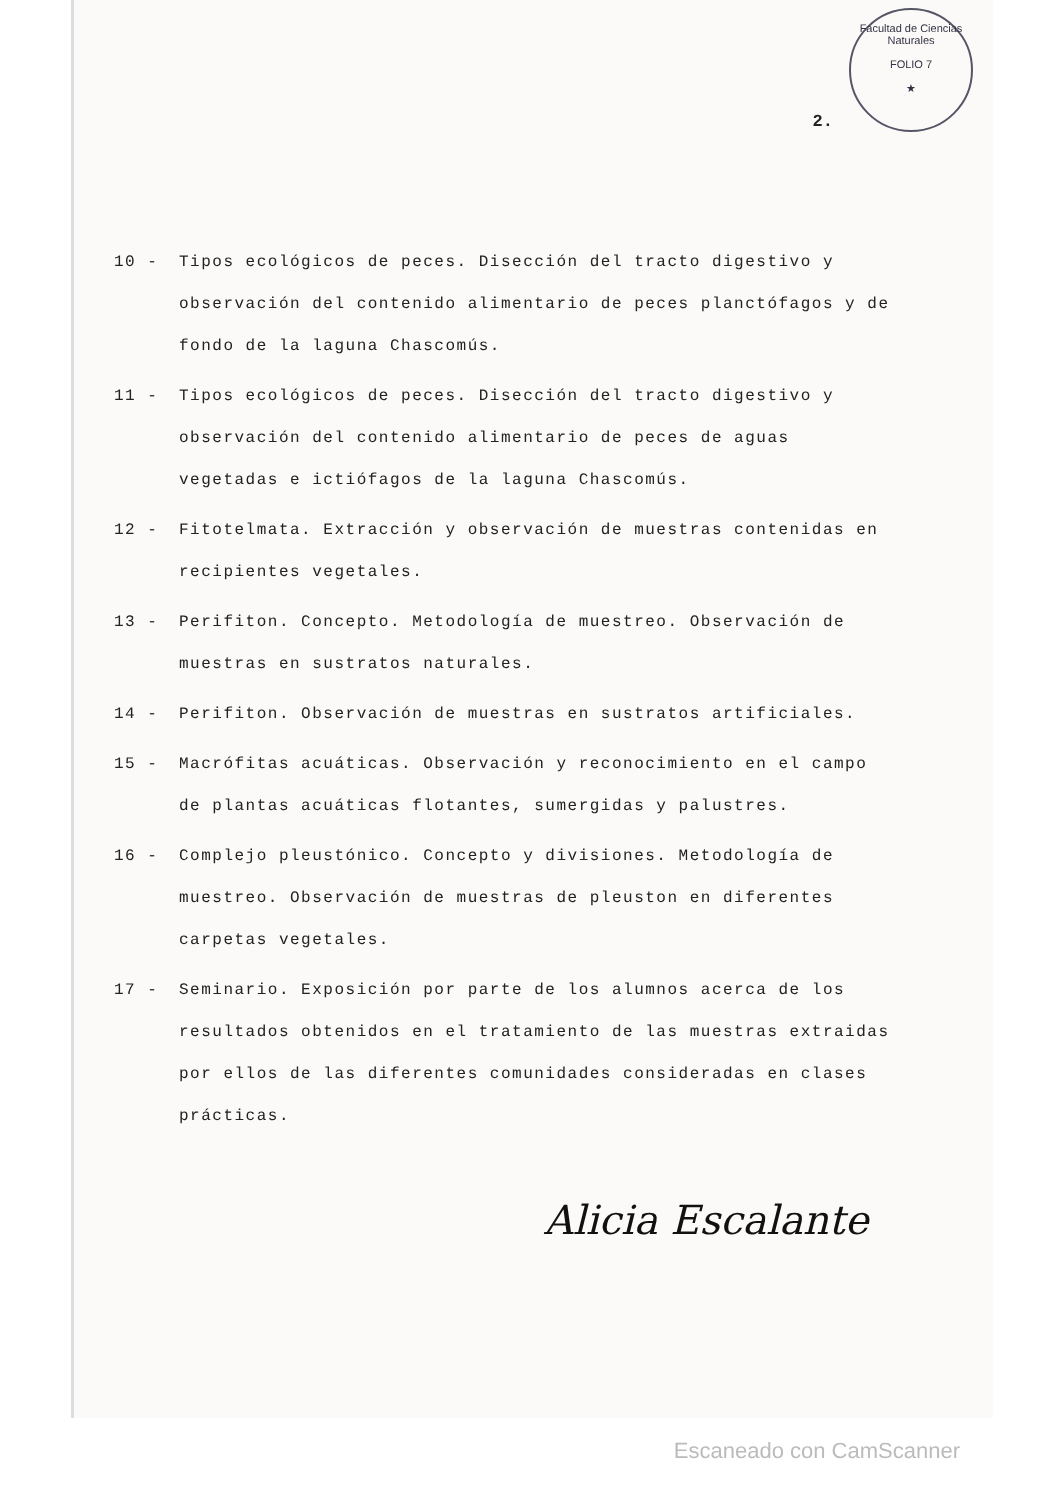Facultad de Ciencias Naturales
FOLIO 7
★
2.
10 - Tipos ecológicos de peces. Disección del tracto digestivo y observación del contenido alimentario de peces planctófagos y de fondo de la laguna Chascomús.
11 - Tipos ecológicos de peces. Disección del tracto digestivo y observación del contenido alimentario de peces de aguas vegetadas e ictiófagos de la laguna Chascomús.
12 - Fitotelmata. Extracción y observación de muestras contenidas en recipientes vegetales.
13 - Perifiton. Concepto. Metodología de muestreo. Observación de muestras en sustratos naturales.
14 - Perifiton. Observación de muestras en sustratos artificiales.
15 - Macrófitas acuáticas. Observación y reconocimiento en el campo de plantas acuáticas flotantes, sumergidas y palustres.
16 - Complejo pleustónico. Concepto y divisiones. Metodología de muestreo. Observación de muestras de pleuston en diferentes carpetas vegetales.
17 - Seminario. Exposición por parte de los alumnos acerca de los resultados obtenidos en el tratamiento de las muestras extraidas por ellos de las diferentes comunidades consideradas en clases prácticas.
Alicia Escalante
Escaneado con CamScanner